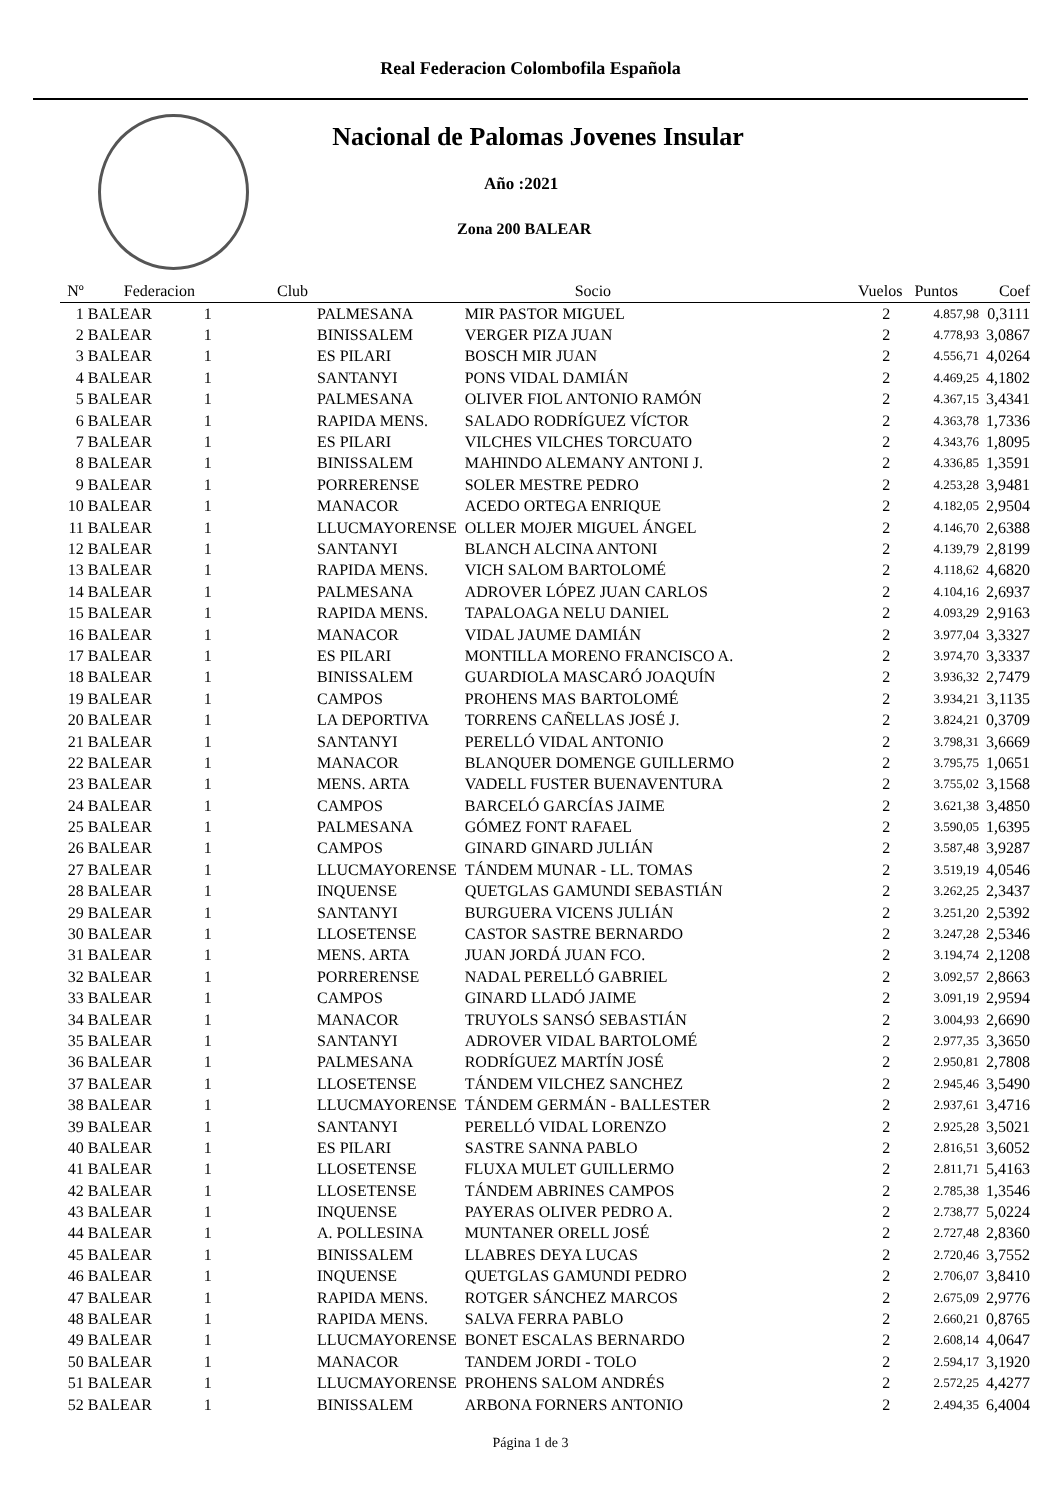Real Federacion Colombofila Española
Nacional de Palomas Jovenes Insular
Año :2021
Zona 200 BALEAR
| Nº | Federacion | Club | Socio | Vuelos | Puntos | Coef |
| --- | --- | --- | --- | --- | --- | --- |
| 1 | BALEAR 1 | PALMESANA | MIR PASTOR MIGUEL | 2 | 4.857,98 | 0,3111 |
| 2 | BALEAR 1 | BINISSALEM | VERGER PIZA JUAN | 2 | 4.778,93 | 3,0867 |
| 3 | BALEAR 1 | ES PILARI | BOSCH MIR JUAN | 2 | 4.556,71 | 4,0264 |
| 4 | BALEAR 1 | SANTANYI | PONS VIDAL DAMIÁN | 2 | 4.469,25 | 4,1802 |
| 5 | BALEAR 1 | PALMESANA | OLIVER FIOL ANTONIO RAMÓN | 2 | 4.367,15 | 3,4341 |
| 6 | BALEAR 1 | RAPIDA MENS. | SALADO RODRÍGUEZ VÍCTOR | 2 | 4.363,78 | 1,7336 |
| 7 | BALEAR 1 | ES PILARI | VILCHES VILCHES TORCUATO | 2 | 4.343,76 | 1,8095 |
| 8 | BALEAR 1 | BINISSALEM | MAHINDO ALEMANY ANTONI J. | 2 | 4.336,85 | 1,3591 |
| 9 | BALEAR 1 | PORRERENSE | SOLER MESTRE PEDRO | 2 | 4.253,28 | 3,9481 |
| 10 | BALEAR 1 | MANACOR | ACEDO ORTEGA ENRIQUE | 2 | 4.182,05 | 2,9504 |
| 11 | BALEAR 1 | LLUCMAYORENSE | OLLER MOJER MIGUEL ÁNGEL | 2 | 4.146,70 | 2,6388 |
| 12 | BALEAR 1 | SANTANYI | BLANCH ALCINA ANTONI | 2 | 4.139,79 | 2,8199 |
| 13 | BALEAR 1 | RAPIDA MENS. | VICH SALOM BARTOLOMÉ | 2 | 4.118,62 | 4,6820 |
| 14 | BALEAR 1 | PALMESANA | ADROVER LÓPEZ JUAN CARLOS | 2 | 4.104,16 | 2,6937 |
| 15 | BALEAR 1 | RAPIDA MENS. | TAPALOAGA NELU DANIEL | 2 | 4.093,29 | 2,9163 |
| 16 | BALEAR 1 | MANACOR | VIDAL JAUME DAMIÁN | 2 | 3.977,04 | 3,3327 |
| 17 | BALEAR 1 | ES PILARI | MONTILLA MORENO FRANCISCO A. | 2 | 3.974,70 | 3,3337 |
| 18 | BALEAR 1 | BINISSALEM | GUARDIOLA MASCARÓ JOAQUÍN | 2 | 3.936,32 | 2,7479 |
| 19 | BALEAR 1 | CAMPOS | PROHENS MAS BARTOLOMÉ | 2 | 3.934,21 | 3,1135 |
| 20 | BALEAR 1 | LA DEPORTIVA | TORRENS CAÑELLAS JOSÉ J. | 2 | 3.824,21 | 0,3709 |
| 21 | BALEAR 1 | SANTANYI | PERELLÓ VIDAL ANTONIO | 2 | 3.798,31 | 3,6669 |
| 22 | BALEAR 1 | MANACOR | BLANQUER DOMENGE GUILLERMO | 2 | 3.795,75 | 1,0651 |
| 23 | BALEAR 1 | MENS. ARTA | VADELL FUSTER BUENAVENTURA | 2 | 3.755,02 | 3,1568 |
| 24 | BALEAR 1 | CAMPOS | BARCELÓ GARCÍAS JAIME | 2 | 3.621,38 | 3,4850 |
| 25 | BALEAR 1 | PALMESANA | GÓMEZ FONT RAFAEL | 2 | 3.590,05 | 1,6395 |
| 26 | BALEAR 1 | CAMPOS | GINARD GINARD JULIÁN | 2 | 3.587,48 | 3,9287 |
| 27 | BALEAR 1 | LLUCMAYORENSE | TÁNDEM MUNAR - LL. TOMAS | 2 | 3.519,19 | 4,0546 |
| 28 | BALEAR 1 | INQUENSE | QUETGLAS GAMUNDI SEBASTIÁN | 2 | 3.262,25 | 2,3437 |
| 29 | BALEAR 1 | SANTANYI | BURGUERA VICENS JULIÁN | 2 | 3.251,20 | 2,5392 |
| 30 | BALEAR 1 | LLOSETENSE | CASTOR SASTRE BERNARDO | 2 | 3.247,28 | 2,5346 |
| 31 | BALEAR 1 | MENS. ARTA | JUAN JORDÁ JUAN FCO. | 2 | 3.194,74 | 2,1208 |
| 32 | BALEAR 1 | PORRERENSE | NADAL PERELLÓ GABRIEL | 2 | 3.092,57 | 2,8663 |
| 33 | BALEAR 1 | CAMPOS | GINARD LLADÓ JAIME | 2 | 3.091,19 | 2,9594 |
| 34 | BALEAR 1 | MANACOR | TRUYOLS SANSÓ SEBASTIÁN | 2 | 3.004,93 | 2,6690 |
| 35 | BALEAR 1 | SANTANYI | ADROVER VIDAL BARTOLOMÉ | 2 | 2.977,35 | 3,3650 |
| 36 | BALEAR 1 | PALMESANA | RODRÍGUEZ MARTÍN JOSÉ | 2 | 2.950,81 | 2,7808 |
| 37 | BALEAR 1 | LLOSETENSE | TÁNDEM VILCHEZ SANCHEZ | 2 | 2.945,46 | 3,5490 |
| 38 | BALEAR 1 | LLUCMAYORENSE | TÁNDEM GERMÁN - BALLESTER | 2 | 2.937,61 | 3,4716 |
| 39 | BALEAR 1 | SANTANYI | PERELLÓ VIDAL LORENZO | 2 | 2.925,28 | 3,5021 |
| 40 | BALEAR 1 | ES PILARI | SASTRE SANNA PABLO | 2 | 2.816,51 | 3,6052 |
| 41 | BALEAR 1 | LLOSETENSE | FLUXA MULET GUILLERMO | 2 | 2.811,71 | 5,4163 |
| 42 | BALEAR 1 | LLOSETENSE | TÁNDEM ABRINES CAMPOS | 2 | 2.785,38 | 1,3546 |
| 43 | BALEAR 1 | INQUENSE | PAYERAS OLIVER PEDRO A. | 2 | 2.738,77 | 5,0224 |
| 44 | BALEAR 1 | A. POLLESINA | MUNTANER ORELL JOSÉ | 2 | 2.727,48 | 2,8360 |
| 45 | BALEAR 1 | BINISSALEM | LLABRES DEYA LUCAS | 2 | 2.720,46 | 3,7552 |
| 46 | BALEAR 1 | INQUENSE | QUETGLAS GAMUNDI PEDRO | 2 | 2.706,07 | 3,8410 |
| 47 | BALEAR 1 | RAPIDA MENS. | ROTGER SÁNCHEZ MARCOS | 2 | 2.675,09 | 2,9776 |
| 48 | BALEAR 1 | RAPIDA MENS. | SALVA FERRA PABLO | 2 | 2.660,21 | 0,8765 |
| 49 | BALEAR 1 | LLUCMAYORENSE | BONET ESCALAS BERNARDO | 2 | 2.608,14 | 4,0647 |
| 50 | BALEAR 1 | MANACOR | TANDEM JORDI - TOLO | 2 | 2.594,17 | 3,1920 |
| 51 | BALEAR 1 | LLUCMAYORENSE | PROHENS SALOM ANDRÉS | 2 | 2.572,25 | 4,4277 |
| 52 | BALEAR 1 | BINISSALEM | ARBONA FORNERS ANTONIO | 2 | 2.494,35 | 6,4004 |
Página 1 de 3